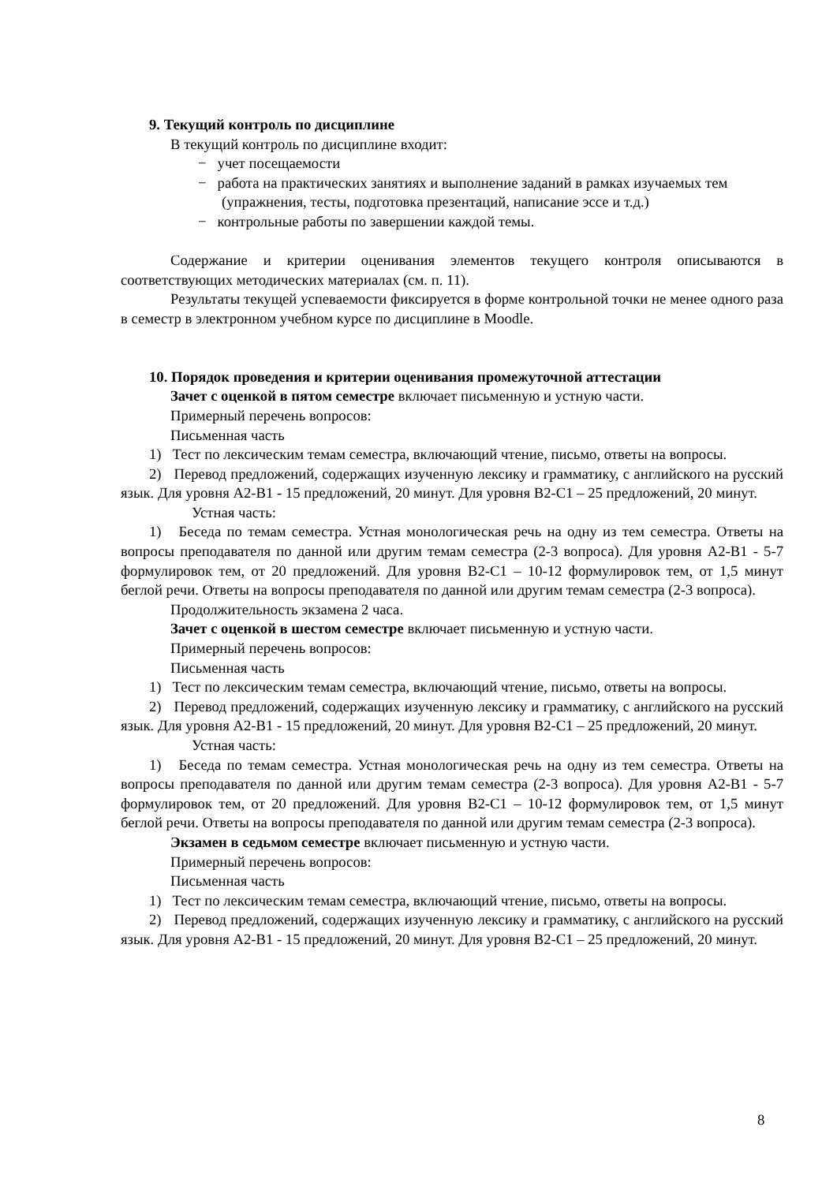9. Текущий контроль по дисциплине
В текущий контроль по дисциплине входит:
− учет посещаемости
− работа на практических занятиях и выполнение заданий в рамках изучаемых тем (упражнения, тесты, подготовка презентаций, написание эссе и т.д.)
− контрольные работы по завершении каждой темы.
Содержание и критерии оценивания элементов текущего контроля описываются в соответствующих методических материалах (см. п. 11).
Результаты текущей успеваемости фиксируется в форме контрольной точки не менее одного раза в семестр в электронном учебном курсе по дисциплине в Moodle.
10. Порядок проведения и критерии оценивания промежуточной аттестации
Зачет с оценкой в пятом семестре включает письменную и устную части.
Примерный перечень вопросов:
Письменная часть
1) Тест по лексическим темам семестра, включающий чтение, письмо, ответы на вопросы.
2) Перевод предложений, содержащих изученную лексику и грамматику, с английского на русский язык. Для уровня A2-B1 - 15 предложений, 20 минут. Для уровня B2-C1 – 25 предложений, 20 минут.
Устная часть:
1) Беседа по темам семестра. Устная монологическая речь на одну из тем семестра. Ответы на вопросы преподавателя по данной или другим темам семестра (2-3 вопроса). Для уровня A2-B1 - 5-7 формулировок тем, от 20 предложений. Для уровня B2-C1 – 10-12 формулировок тем, от 1,5 минут беглой речи. Ответы на вопросы преподавателя по данной или другим темам семестра (2-3 вопроса).
Продолжительность экзамена 2 часа.
Зачет с оценкой в шестом семестре включает письменную и устную части.
Примерный перечень вопросов:
Письменная часть
1) Тест по лексическим темам семестра, включающий чтение, письмо, ответы на вопросы.
2) Перевод предложений, содержащих изученную лексику и грамматику, с английского на русский язык. Для уровня A2-B1 - 15 предложений, 20 минут. Для уровня B2-C1 – 25 предложений, 20 минут.
Устная часть:
1) Беседа по темам семестра. Устная монологическая речь на одну из тем семестра. Ответы на вопросы преподавателя по данной или другим темам семестра (2-3 вопроса). Для уровня A2-B1 - 5-7 формулировок тем, от 20 предложений. Для уровня B2-C1 – 10-12 формулировок тем, от 1,5 минут беглой речи. Ответы на вопросы преподавателя по данной или другим темам семестра (2-3 вопроса).
Экзамен в седьмом семестре включает письменную и устную части.
Примерный перечень вопросов:
Письменная часть
1) Тест по лексическим темам семестра, включающий чтение, письмо, ответы на вопросы.
2) Перевод предложений, содержащих изученную лексику и грамматику, с английского на русский язык. Для уровня A2-B1 - 15 предложений, 20 минут. Для уровня B2-C1 – 25 предложений, 20 минут.
8